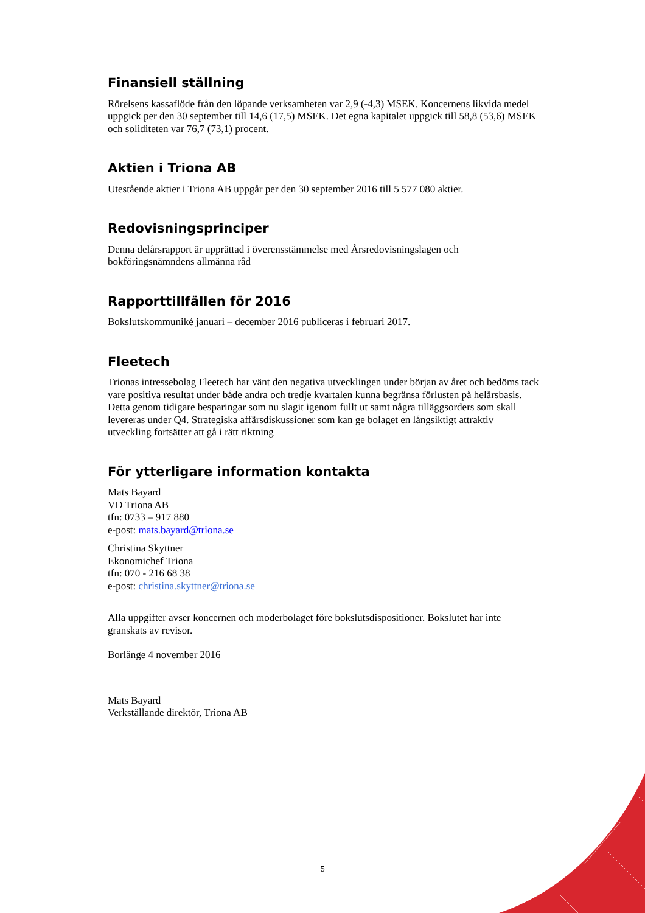Finansiell ställning
Rörelsens kassaflöde från den löpande verksamheten var 2,9 (-4,3) MSEK. Koncernens likvida medel uppgick per den 30 september till 14,6 (17,5) MSEK. Det egna kapitalet uppgick till 58,8 (53,6) MSEK och soliditeten var 76,7 (73,1) procent.
Aktien i Triona AB
Utestående aktier i Triona AB uppgår per den 30 september 2016 till 5 577 080 aktier.
Redovisningsprinciper
Denna delårsrapport är upprättad i överensstämmelse med Årsredovisningslagen och bokföringsnämndens allmänna råd
Rapporttillfällen för 2016
Bokslutskommuniké januari – december 2016 publiceras i februari 2017.
Fleetech
Trionas intressebolag Fleetech har vänt den negativa utvecklingen under början av året och bedöms tack vare positiva resultat under både andra och tredje kvartalen kunna begränsa förlusten på helårsbasis. Detta genom tidigare besparingar som nu slagit igenom fullt ut samt några tilläggsorders som skall levereras under Q4. Strategiska affärsdiskussioner som kan ge bolaget en långsiktigt attraktiv utveckling fortsätter att gå i rätt riktning
För ytterligare information kontakta
Mats Bayard
VD Triona AB
tfn: 0733 – 917 880
e-post: mats.bayard@triona.se
Christina Skyttner
Ekonomichef Triona
tfn: 070 - 216 68 38
e-post: christina.skyttner@triona.se
Alla uppgifter avser koncernen och moderbolaget före bokslutsdispositioner. Bokslutet har inte granskats av revisor.
Borlänge 4 november 2016
Mats Bayard
Verkställande direktör, Triona AB
5